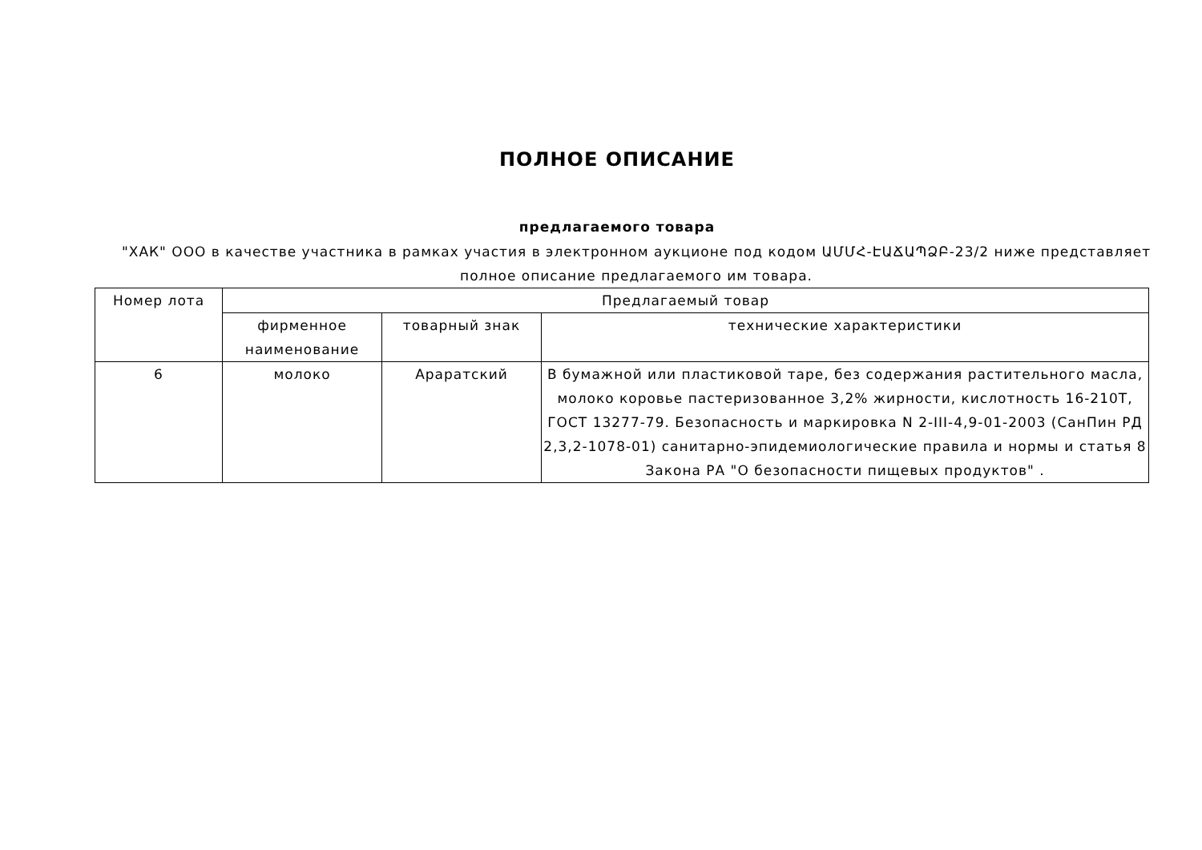ПОЛНОЕ ОПИСАНИЕ
предлагаемого товара
"ХАК" ООО в качестве участника в рамках участия в электронном аукционе под кодом ԱՄՄՀ-ԷԱՃԱՊՁԲ-23/2 ниже представляет полное описание предлагаемого им товара.
| Номер лота | Предлагаемый товар | | |
| --- | --- | --- | --- |
| | фирменное наименование | товарный знак | технические характеристики |
| 6 | молоко | Араратский | В бумажной или пластиковой таре, без содержания растительного масла, молоко коровье пастеризованное 3,2% жирности, кислотность 16-210Т, ГОСТ 13277-79. Безопасность и маркировка N 2-III-4,9-01-2003 (СанПин РД 2,3,2-1078-01) санитарно-эпидемиологические правила и нормы и статья 8 Закона РА "О безопасности пищевых продуктов" . |